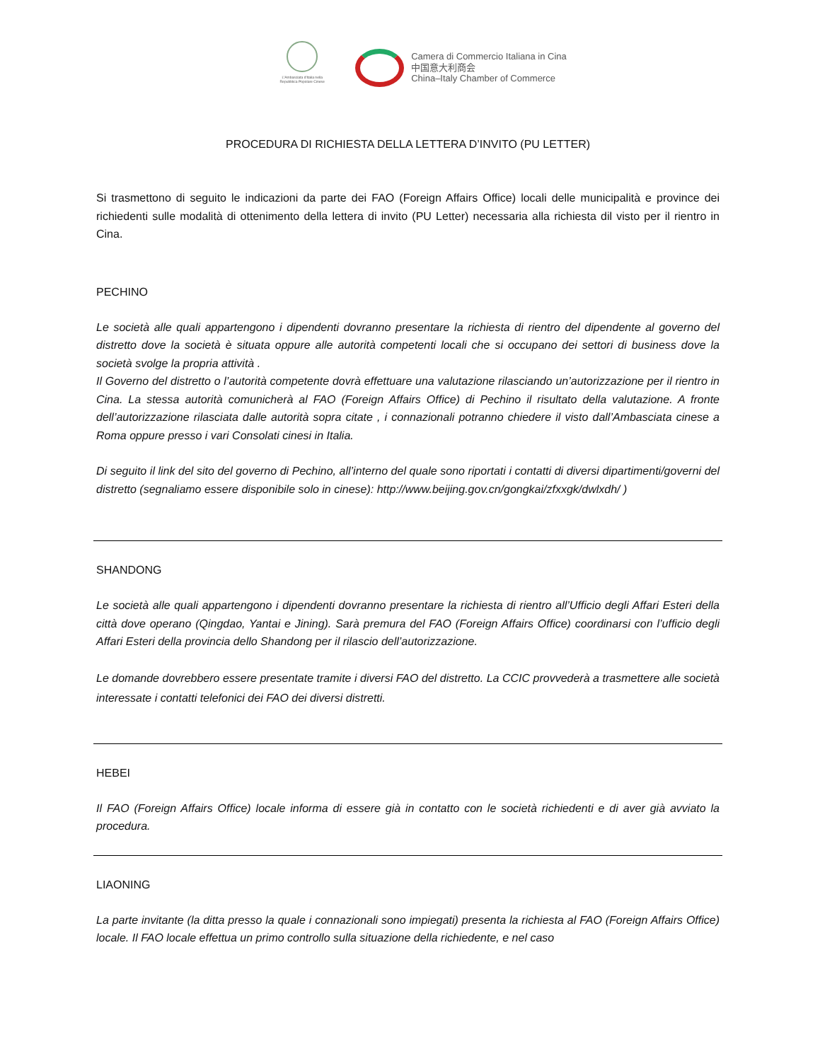L'Ambasciata d'Italia nella Repubblica Popolare Cinese
Camera di Commercio Italiana in Cina
中国意大利商会
China–Italy Chamber of Commerce
PROCEDURA DI RICHIESTA DELLA LETTERA D’INVITO (PU LETTER)
Si trasmettono di seguito le indicazioni da parte dei FAO (Foreign Affairs Office) locali delle municipalità e province dei richiedenti sulle modalità di ottenimento della lettera di invito (PU Letter) necessaria alla richiesta dil visto per il rientro in Cina.
PECHINO
Le società alle quali appartengono i dipendenti dovranno presentare la richiesta di rientro del dipendente al governo del distretto dove la società è situata oppure alle autorità competenti locali che si occupano dei settori di business dove la società svolge la propria attività .
Il Governo del distretto o l’autorità competente dovrà effettuare una valutazione rilasciando un’autorizzazione per il rientro in Cina. La stessa autorità comunicherà al FAO (Foreign Affairs Office) di Pechino il risultato della valutazione. A fronte dell’autorizzazione rilasciata dalle autorità sopra citate , i connazionali potranno chiedere il visto dall’Ambasciata cinese a Roma oppure presso i vari Consolati cinesi in Italia.
Di seguito il link del sito del governo di Pechino, all’interno del quale sono riportati i contatti di diversi dipartimenti/governi del distretto (segnaliamo essere disponibile solo in cinese): http://www.beijing.gov.cn/gongkai/zfxxgk/dwlxdh/ )
SHANDONG
Le società alle quali appartengono i dipendenti dovranno presentare la richiesta di rientro all’Ufficio degli Affari Esteri della città dove operano (Qingdao, Yantai e Jining). Sarà premura del FAO (Foreign Affairs Office) coordinarsi con l’ufficio degli Affari Esteri della provincia dello Shandong per il rilascio dell’autorizzazione.
Le domande dovrebbero essere presentate tramite i diversi FAO del distretto. La CCIC provvederà a trasmettere alle società interessate i contatti telefonici dei FAO dei diversi distretti.
HEBEI
Il FAO (Foreign Affairs Office) locale informa di essere già in contatto con le società richiedenti e di aver già avviato la procedura.
LIAONING
La parte invitante (la ditta presso la quale i connazionali sono impiegati) presenta la richiesta al FAO (Foreign Affairs Office) locale. Il FAO locale effettua un primo controllo sulla situazione della richiedente, e nel caso